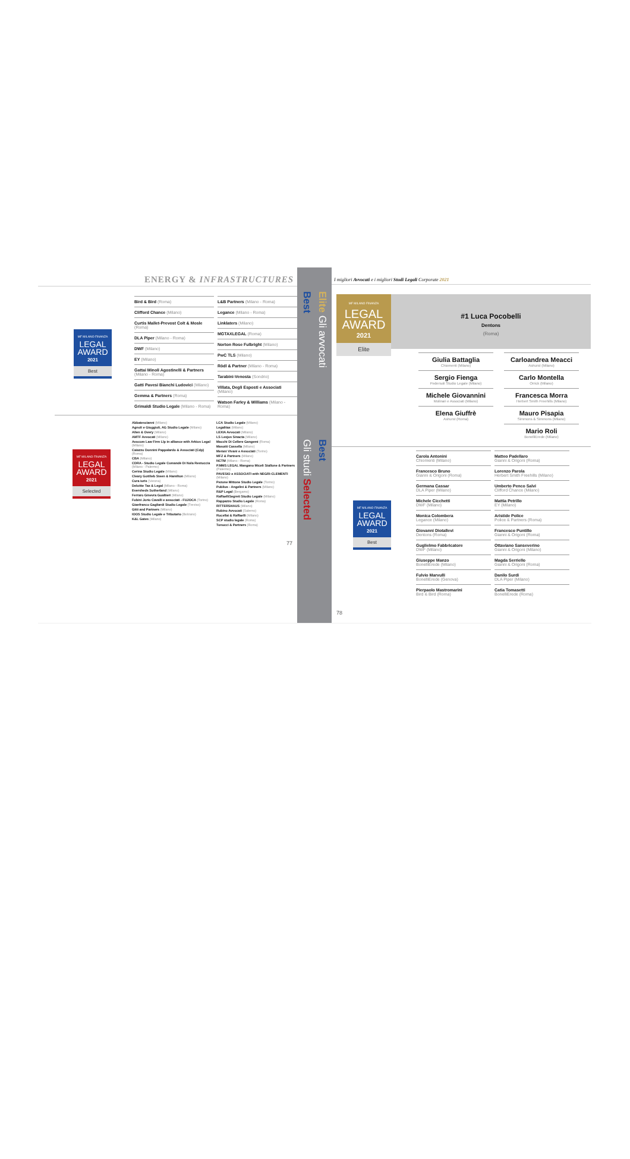ENERGY & INFRASTRUCTURES
MF MILANO FINANZA
LEGAL AWARD
2021
Best
Bird & Bird (Roma)
Clifford Chance (Milano)
Curtis Mallet-Prevost Colt & Mosle (Roma)
DLA Piper (Milano - Roma)
DWF (Milano)
EY (Milano)
Gattai Minoli Agostinelli & Partners (Milano - Roma)
Gatti Pavesi Bianchi Ludovici (Milano)
Gemma & Partners (Roma)
Grimaldi Studio Legale (Milano - Roma)
L&B Partners (Milano - Roma)
Legance (Milano - Roma)
Linklaters (Milano)
MGTAXLEGAL (Roma)
Norton Rose Fulbright (Milano)
PwC TLS (Milano)
Rödl & Partner (Milano - Roma)
Tarabini-Venosta (Sondrio)
Villata, Degli Esposti e Associati (Milano)
Watson Farley & Williams (Milano - Roma)
MF MILANO FINANZA
LEGAL AWARD
2021
Selected
Abbatescianni (Milano)
Agnoli e Giuggioli, AG Studio Legale (Milano)
Allen & Overy (Milano)
AMTF Avvocati (Milano)
Avocom Law Firm Llp in alliance with Arkios Legal (Milano)
Caiazzo Donnini Pappalardo & Associati (Cdp) (Roma)
CBA (Milano)
CDRA - Studio Legale Comandè Di Nola Restuccia (Milano - Palermo)
Cerina Studio Legale (Milano)
Cleary Gottlieb Steen & Hamilton (Milano)
Cura iuris (Verona)
Deloitte Tax & Legal (Milano - Roma)
Eversheds Sutherland (Milano)
Ferraro Ginevra Gualtieri (Milano)
Fubini Jorio Cavalli e associati - FUJOCA (Torino)
Gianfranco Gagliardi Studio Legale (Treviso)
Gitti and Partners (Milano)
IOOS Studio Legale e Tributario (Bolzano)
K&L Gates (Milano)
LCA Studio Legale (Milano)
Legalitax (Milano)
LEXIA Avvocati (Milano)
LS Lexjus Sinacta (Milano)
Macchi Di Cellere Gangemi (Roma)
Masotti Cassella (Milano)
Merani Vivani e Associati (Torino)
MFZ & Partners (Milano)
NCTM (Milano - Roma)
P.MMS LEGAL Mangano Miceli Stallone & Partners (Palermo)
PAVESIO e ASSOCIATI with NEGRI-CLEMENTI (Milano)
Pezone Mittone Studio Legale (Torino)
Publius - Angelini & Partners (Milano)
R&P Legal (Bergamo)
RaffaelliSegreti Studio Legale (Milano)
Rappazzo Studio Legale (Roma)
RITTERSHAUS (Milano)
Rubino Avvocati (Salerno)
Rucellai & Raffaelli (Milano)
SCP studio legale (Roma)
Tonucci & Partners (Roma)
77
Best
Elite Gli avvocati
Gli studi Selected
Best
I migliori Avvocati e i migliori Studi Legali Corporate 2021
MF MILANO FINANZA
LEGAL AWARD
2021
Elite
#1 Luca Pocobelli
Dentons
(Roma)
Giulia Battaglia
Chiomenti (Milano)
Sergio Fienga
Pedersoli Studio Legale (Milano)
Michele Giovannini
Molinari e Associati (Milano)
Elena Giuffrè
Ashurst (Roma)
Carloandrea Meacci
Ashurst (Milano)
Carlo Montella
Orrick (Milano)
Francesca Morra
Herbert Smith Freehills (Milano)
Mauro Pisapia
Simmons & Simmons (Milano)
Mario Roli
BonelliErede (Milano)
MF MILANO FINANZA
LEGAL AWARD
2021
Best
Carola Antonini
Chiomenti (Milano)
Francesco Bruno
Gianni & Origoni (Roma)
Germana Cassar
DLA Piper (Milano)
Michele Cicchetti
DWF (Milano)
Monica Colombera
Legance (Milano)
Giovanni Diotallevi
Dentons (Roma)
Guglielmo Fabbricatore
DWF (Milano)
Giuseppe Manzo
BonelliErede (Milano)
Fulvio Marvulli
BonelliErede (Genova)
Pierpaolo Mastromarini
Bird & Bird (Roma)
Matteo Padellaro
Gianni & Origoni (Roma)
Lorenzo Parola
Herbert Smith Freehills (Milano)
Umberto Penco Salvi
Clifford Chance (Milano)
Mattia Petrillo
EY (Milano)
Aristide Police
Police & Partners (Roma)
Francesco Puntillo
Gianni & Origoni (Roma)
Ottaviano Sanseverino
Gianni & Origoni (Milano)
Magda Serriello
Gianni & Origoni (Roma)
Danilo Surdi
DLA Piper (Milano)
Catia Tomasetti
BonelliErede (Roma)
78